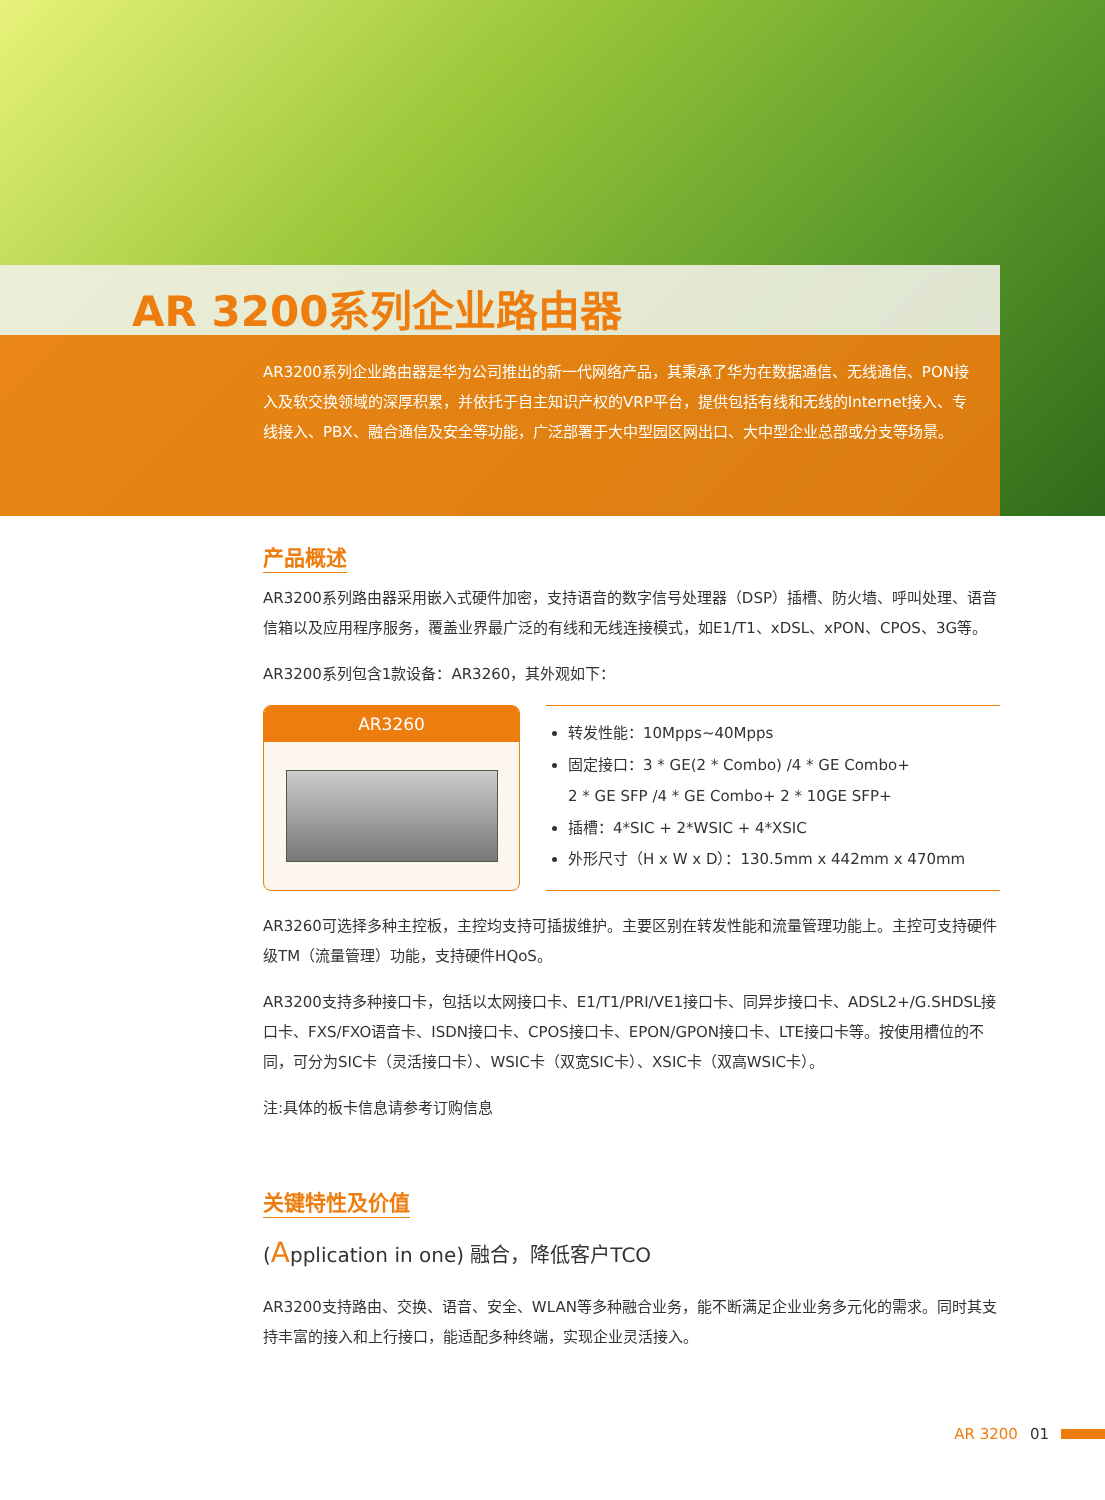AR 3200系列企业路由器
AR3200系列企业路由器是华为公司推出的新一代网络产品，其秉承了华为在数据通信、无线通信、PON接入及软交换领域的深厚积累，并依托于自主知识产权的VRP平台，提供包括有线和无线的Internet接入、专线接入、PBX、融合通信及安全等功能，广泛部署于大中型园区网出口、大中型企业总部或分支等场景。
产品概述
AR3200系列路由器采用嵌入式硬件加密，支持语音的数字信号处理器（DSP）插槽、防火墙、呼叫处理、语音信箱以及应用程序服务，覆盖业界最广泛的有线和无线连接模式，如E1/T1、xDSL、xPON、CPOS、3G等。
AR3200系列包含1款设备：AR3260，其外观如下：
AR3260
转发性能：10Mpps~40Mpps
固定接口：3 * GE(2 * Combo) /4 * GE Combo+
2 * GE SFP /4 * GE Combo+ 2 * 10GE SFP+
插槽：4*SIC + 2*WSIC + 4*XSIC
外形尺寸（H x W x D）：130.5mm x 442mm x 470mm
AR3260可选择多种主控板，主控均支持可插拔维护。主要区别在转发性能和流量管理功能上。主控可支持硬件级TM（流量管理）功能，支持硬件HQoS。
AR3200支持多种接口卡，包括以太网接口卡、E1/T1/PRI/VE1接口卡、同异步接口卡、ADSL2+/G.SHDSL接口卡、FXS/FXO语音卡、ISDN接口卡、CPOS接口卡、EPON/GPON接口卡、LTE接口卡等。按使用槽位的不同，可分为SIC卡（灵活接口卡）、WSIC卡（双宽SIC卡）、XSIC卡（双高WSIC卡）。
注:具体的板卡信息请参考订购信息
关键特性及价值
(Application in one) 融合，降低客户TCO
AR3200支持路由、交换、语音、安全、WLAN等多种融合业务，能不断满足企业业务多元化的需求。同时其支持丰富的接入和上行接口，能适配多种终端，实现企业灵活接入。
AR 3200 01